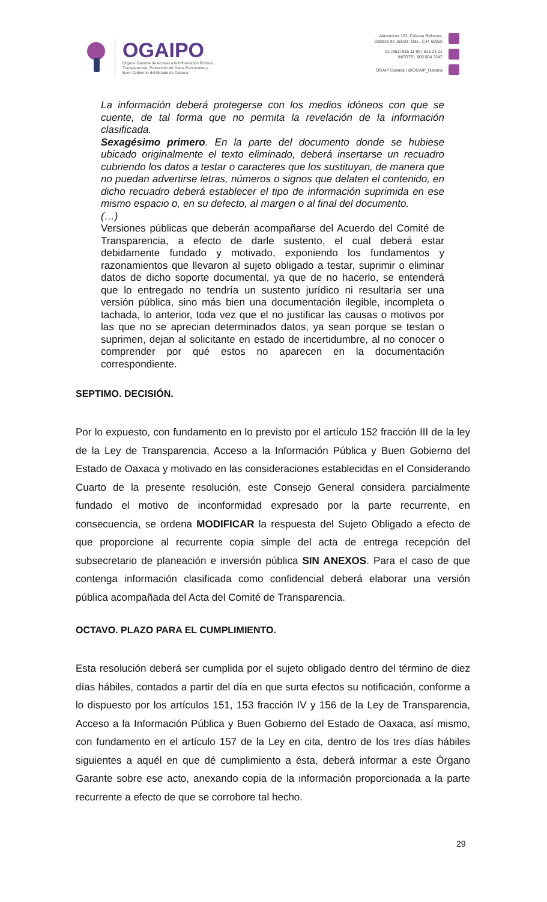OGAIPO
Órgano Garante de Acceso a la Información Pública,
Transparencia, Protección de Datos Personales y
Buen Gobierno del Estado de Oaxaca
Almendros 122, Colonia Reforma,
Oaxaca de Juárez, Oax., C.P. 68050
01 (951) 515 11 90 | 515 23 21
INFOTEL 800 004 3247
OGAIP Oaxaca | @OGAIP_Oaxaca
La información deberá protegerse con los medios idóneos con que se cuente, de tal forma que no permita la revelación de la información clasificada.
Sexagésimo primero. En la parte del documento donde se hubiese ubicado originalmente el texto eliminado, deberá insertarse un recuadro cubriendo los datos a testar o caracteres que los sustituyan, de manera que no puedan advertirse letras, números o signos que delaten el contenido, en dicho recuadro deberá establecer el tipo de información suprimida en ese mismo espacio o, en su defecto, al margen o al final del documento.
(…)
Versiones públicas que deberán acompañarse del Acuerdo del Comité de Transparencia, a efecto de darle sustento, el cual deberá estar debidamente fundado y motivado, exponiendo los fundamentos y razonamientos que llevaron al sujeto obligado a testar, suprimir o eliminar datos de dicho soporte documental, ya que de no hacerlo, se entenderá que lo entregado no tendría un sustento jurídico ni resultaría ser una versión pública, sino más bien una documentación ilegible, incompleta o tachada, lo anterior, toda vez que el no justificar las causas o motivos por las que no se aprecian determinados datos, ya sean porque se testan o suprimen, dejan al solicitante en estado de incertidumbre, al no conocer o comprender por qué estos no aparecen en la documentación correspondiente.
SEPTIMO. DECISIÓN.
Por lo expuesto, con fundamento en lo previsto por el artículo 152 fracción III de la ley de la Ley de Transparencia, Acceso a la Información Pública y Buen Gobierno del Estado de Oaxaca y motivado en las consideraciones establecidas en el Considerando Cuarto de la presente resolución, este Consejo General considera parcialmente fundado el motivo de inconformidad expresado por la parte recurrente, en consecuencia, se ordena MODIFICAR la respuesta del Sujeto Obligado a efecto de que proporcione al recurrente copia simple del acta de entrega recepción del subsecretario de planeación e inversión pública SIN ANEXOS. Para el caso de que contenga información clasificada como confidencial deberá elaborar una versión pública acompañada del Acta del Comité de Transparencia.
OCTAVO. PLAZO PARA EL CUMPLIMIENTO.
Esta resolución deberá ser cumplida por el sujeto obligado dentro del término de diez días hábiles, contados a partir del día en que surta efectos su notificación, conforme a lo dispuesto por los artículos 151, 153 fracción IV y 156 de la Ley de Transparencia, Acceso a la Información Pública y Buen Gobierno del Estado de Oaxaca, así mismo, con fundamento en el artículo 157 de la Ley en cita, dentro de los tres días hábiles siguientes a aquél en que dé cumplimiento a ésta, deberá informar a este Órgano Garante sobre ese acto, anexando copia de la información proporcionada a la parte recurrente a efecto de que se corrobore tal hecho.
29